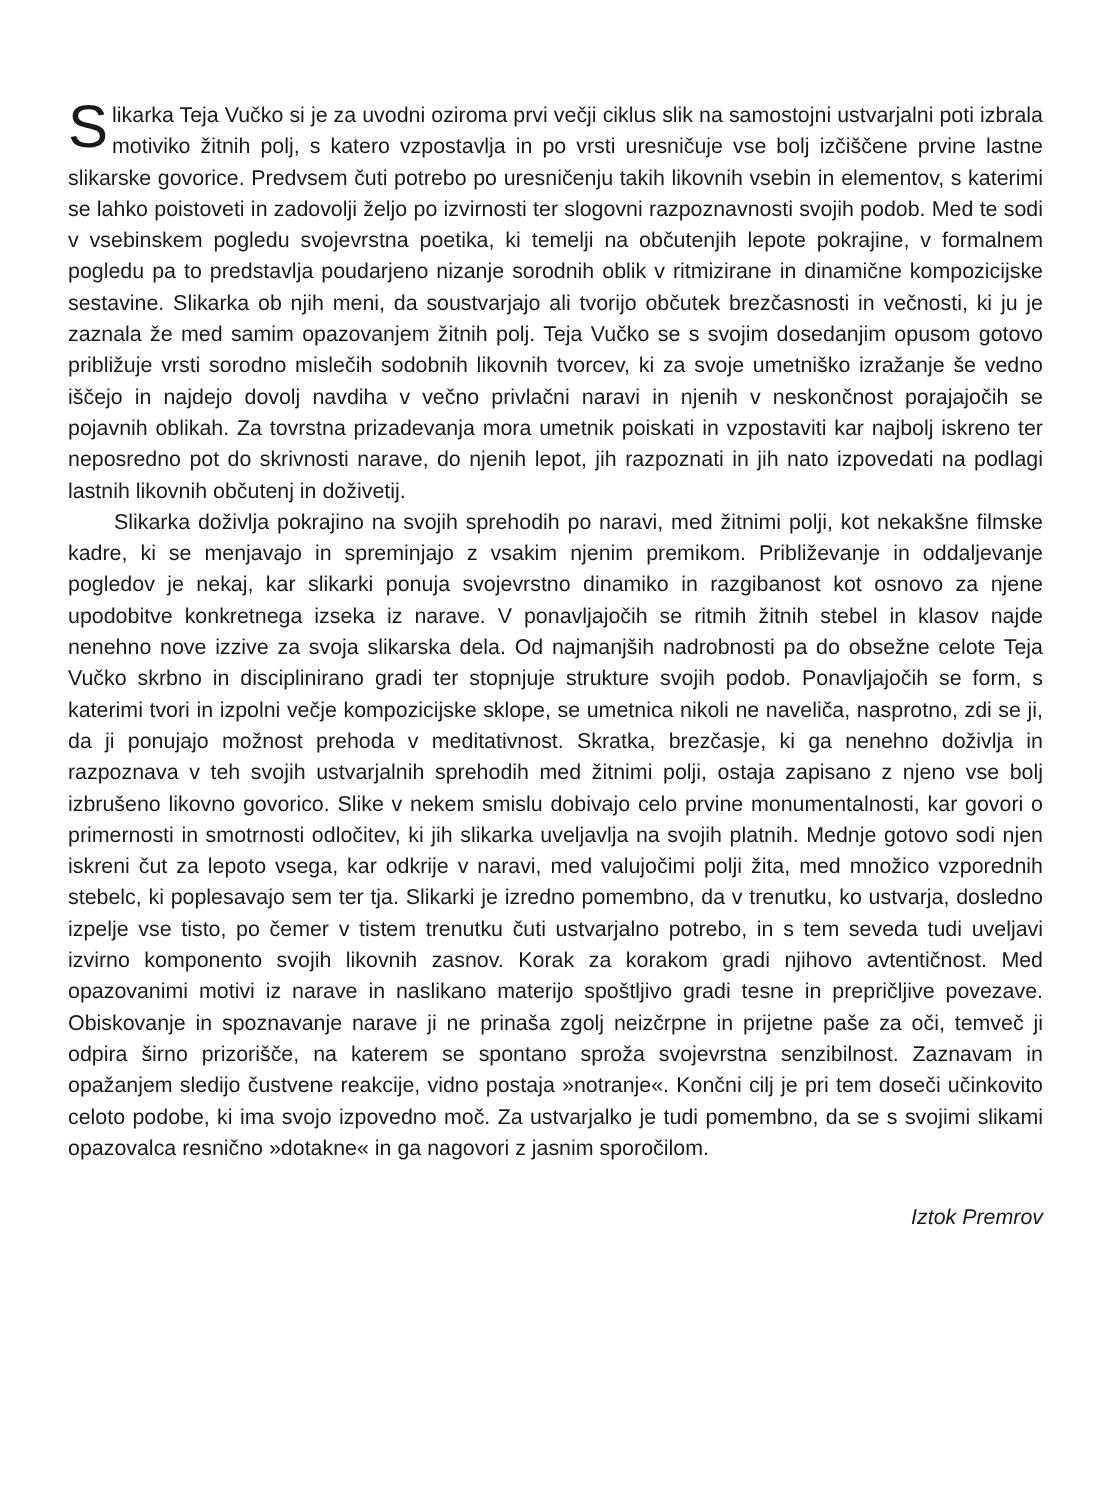Slikarka Teja Vučko si je za uvodni oziroma prvi večji ciklus slik na samostojni ustvarjalni poti izbrala motiviko žitnih polj, s katero vzpostavlja in po vrsti uresničuje vse bolj izčiščene prvine lastne slikarske govorice. Predvsem čuti potrebo po uresničenju takih likovnih vsebin in elementov, s katerimi se lahko poistoveti in zadovolji željo po izvirnosti ter slogovni razpoznavnosti svojih podob. Med te sodi v vsebinskem pogledu svojevrstna poetika, ki temelji na občutenjih lepote pokrajine, v formalnem pogledu pa to predstavlja poudarjeno nizanje sorodnih oblik v ritmizirane in dinamične kompozicijske sestavine. Slikarka ob njih meni, da soustvarjajo ali tvorijo občutek brezčasnosti in večnosti, ki ju je zaznala že med samim opazovanjem žitnih polj. Teja Vučko se s svojim dosedanjim opusom gotovo približuje vrsti sorodno mislečih sodobnih likovnih tvorcev, ki za svoje umetniško izražanje še vedno iščejo in najdejo dovolj navdiha v večno privlačni naravi in njenih v neskončnost porajajočih se pojavnih oblikah. Za tovrstna prizadevanja mora umetnik poiskati in vzpostaviti kar najbolj iskreno ter neposredno pot do skrivnosti narave, do njenih lepot, jih razpoznati in jih nato izpovedati na podlagi lastnih likovnih občutenj in doživetij.
Slikarka doživlja pokrajino na svojih sprehodih po naravi, med žitnimi polji, kot nekakšne filmske kadre, ki se menjavajo in spreminjajo z vsakim njenim premikom. Približevanje in oddaljevanje pogledov je nekaj, kar slikarki ponuja svojevrstno dinamiko in razgibanost kot osnovo za njene upodobitve konkretnega izseka iz narave. V ponavljajočih se ritmih žitnih stebel in klasov najde nenehno nove izzive za svoja slikarska dela. Od najmanjših nadrobnosti pa do obsežne celote Teja Vučko skrbno in disciplinirano gradi ter stopnjuje strukture svojih podob. Ponavljajočih se form, s katerimi tvori in izpolni večje kompozicijske sklope, se umetnica nikoli ne naveliča, nasprotno, zdi se ji, da ji ponujajo možnost prehoda v meditativnost. Skratka, brezčasje, ki ga nenehno doživlja in razpoznava v teh svojih ustvarjalnih sprehodih med žitnimi polji, ostaja zapisano z njeno vse bolj izbrušeno likovno govorico. Slike v nekem smislu dobivajo celo prvine monumentalnosti, kar govori o primernosti in smotrnosti odločitev, ki jih slikarka uveljavlja na svojih platnih. Mednje gotovo sodi njen iskreni čut za lepoto vsega, kar odkrije v naravi, med valujočimi polji žita, med množico vzporednih stebelc, ki poplesavajo sem ter tja. Slikarki je izredno pomembno, da v trenutku, ko ustvarja, dosledno izpelje vse tisto, po čemer v tistem trenutku čuti ustvarjalno potrebo, in s tem seveda tudi uveljavi izvirno komponento svojih likovnih zasnov. Korak za korakom gradi njihovo avtentičnost. Med opazovanimi motivi iz narave in naslikano materijo spoštljivo gradi tesne in prepričljive povezave. Obiskovanje in spoznavanje narave ji ne prinaša zgolj neizčrpne in prijetne paše za oči, temveč ji odpira širno prizorišče, na katerem se spontano sproža svojevrstna senzibilnost. Zaznavam in opažanjem sledijo čustvene reakcije, vidno postaja »notranje«. Končni cilj je pri tem doseči učinkovito celoto podobe, ki ima svojo izpovedno moč. Za ustvarjalko je tudi pomembno, da se s svojimi slikami opazovalca resnično »dotakne« in ga nagovori z jasnim sporočilom.
Iztok Premrov